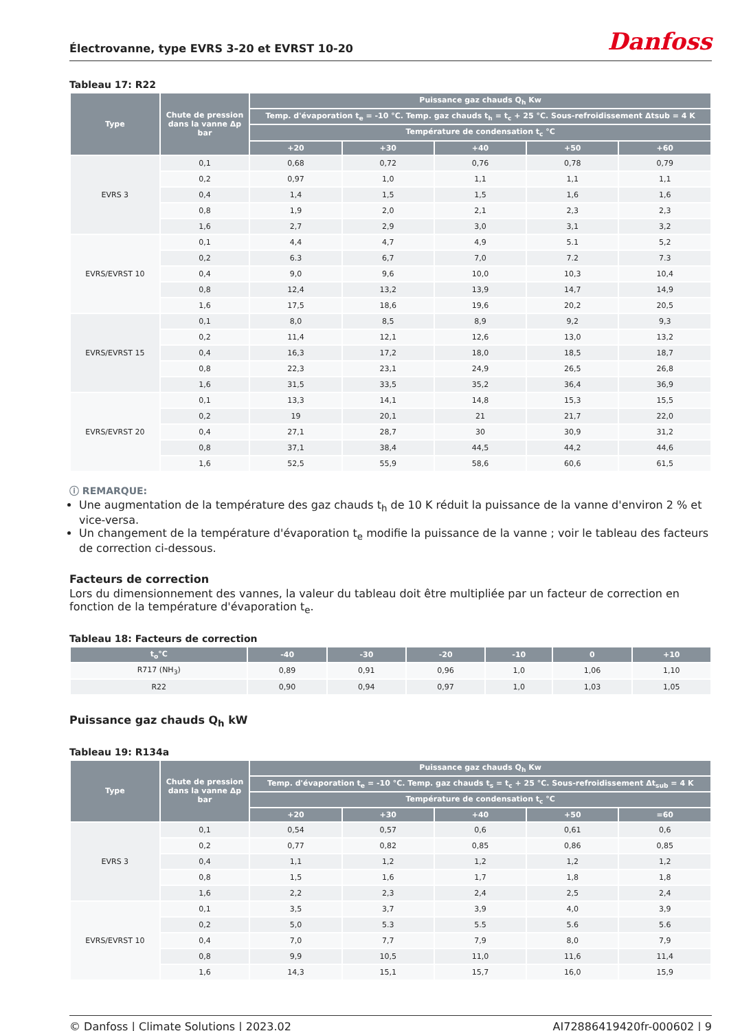Électrovanne, type EVRS 3-20 et EVRST 10-20
Danfoss
Tableau 17: R22
| Type | Chute de pression dans la vanne Δp bar | Puissance gaz chauds Q<sub>h</sub> Kw | | | | |
| --- | --- | --- | --- | --- | --- | --- |
| | | Temp. d'évaporation t<sub>e</sub> = -10 °C. Temp. gaz chauds t<sub>h</sub> = t<sub>c</sub> + 25 °C. Sous-refroidissement Δtsub = 4 K | | | | |
| | | Température de condensation t<sub>c</sub> °C | | | | |
| | | +20 | +30 | +40 | +50 | +60 |
| EVRS 3 | 0,1 | 0,68 | 0,72 | 0,76 | 0,78 | 0,79 |
| | 0,2 | 0,97 | 1,0 | 1,1 | 1,1 | 1,1 |
| | 0,4 | 1,4 | 1,5 | 1,5 | 1,6 | 1,6 |
| | 0,8 | 1,9 | 2,0 | 2,1 | 2,3 | 2,3 |
| | 1,6 | 2,7 | 2,9 | 3,0 | 3,1 | 3,2 |
| EVRS/EVRST 10 | 0,1 | 4,4 | 4,7 | 4,9 | 5.1 | 5,2 |
| | 0,2 | 6.3 | 6,7 | 7,0 | 7.2 | 7.3 |
| | 0,4 | 9,0 | 9,6 | 10,0 | 10,3 | 10,4 |
| | 0,8 | 12,4 | 13,2 | 13,9 | 14,7 | 14,9 |
| | 1,6 | 17,5 | 18,6 | 19,6 | 20,2 | 20,5 |
| EVRS/EVRST 15 | 0,1 | 8,0 | 8,5 | 8,9 | 9,2 | 9,3 |
| | 0,2 | 11,4 | 12,1 | 12,6 | 13,0 | 13,2 |
| | 0,4 | 16,3 | 17,2 | 18,0 | 18,5 | 18,7 |
| | 0,8 | 22,3 | 23,1 | 24,9 | 26,5 | 26,8 |
| | 1,6 | 31,5 | 33,5 | 35,2 | 36,4 | 36,9 |
| EVRS/EVRST 20 | 0,1 | 13,3 | 14,1 | 14,8 | 15,3 | 15,5 |
| | 0,2 | 19 | 20,1 | 21 | 21,7 | 22,0 |
| | 0,4 | 27,1 | 28,7 | 30 | 30,9 | 31,2 |
| | 0,8 | 37,1 | 38,4 | 44,5 | 44,2 | 44,6 |
| | 1,6 | 52,5 | 55,9 | 58,6 | 60,6 | 61,5 |
ⓘ REMARQUE:
Une augmentation de la température des gaz chauds t<sub>h</sub> de 10 K réduit la puissance de la vanne d'environ 2 % et vice-versa.
Un changement de la température d'évaporation t<sub>e</sub> modifie la puissance de la vanne ; voir le tableau des facteurs de correction ci-dessous.
Facteurs de correction
Lors du dimensionnement des vannes, la valeur du tableau doit être multipliée par un facteur de correction en fonction de la température d'évaporation t<sub>e</sub>.
Tableau 18: Facteurs de correction
| t<sub>o</sub>°C | -40 | -30 | -20 | -10 | 0 | +10 |
| --- | --- | --- | --- | --- | --- | --- |
| R717 (NH<sub>3</sub>) | 0,89 | 0,91 | 0,96 | 1,0 | 1,06 | 1,10 |
| R22 | 0,90 | 0,94 | 0,97 | 1,0 | 1,03 | 1,05 |
Puissance gaz chauds Q<sub>h</sub> kW
Tableau 19: R134a
| Type | Chute de pression dans la vanne Δp bar | Puissance gaz chauds Q<sub>h</sub> Kw | | | | |
| --- | --- | --- | --- | --- | --- | --- |
| | | Temp. d'évaporation t<sub>e</sub> = -10 °C. Temp. gaz chauds t<sub>s</sub> = t<sub>c</sub> + 25 °C. Sous-refroidissement Δt<sub>sub</sub> = 4 K | | | | |
| | | Température de condensation t<sub>c</sub> °C | | | | |
| | | +20 | +30 | +40 | +50 | =60 |
| EVRS 3 | 0,1 | 0,54 | 0,57 | 0,6 | 0,61 | 0,6 |
| | 0,2 | 0,77 | 0,82 | 0,85 | 0,86 | 0,85 |
| | 0,4 | 1,1 | 1,2 | 1,2 | 1,2 | 1,2 |
| | 0,8 | 1,5 | 1,6 | 1,7 | 1,8 | 1,8 |
| | 1,6 | 2,2 | 2,3 | 2,4 | 2,5 | 2,4 |
| EVRS/EVRST 10 | 0,1 | 3,5 | 3,7 | 3,9 | 4,0 | 3,9 |
| | 0,2 | 5,0 | 5.3 | 5.5 | 5.6 | 5.6 |
| | 0,4 | 7,0 | 7,7 | 7,9 | 8,0 | 7,9 |
| | 0,8 | 9,9 | 10,5 | 11,0 | 11,6 | 11,4 |
| | 1,6 | 14,3 | 15,1 | 15,7 | 16,0 | 15,9 |
© Danfoss | Climate Solutions | 2023.02 AI72886419420fr-000602 | 9